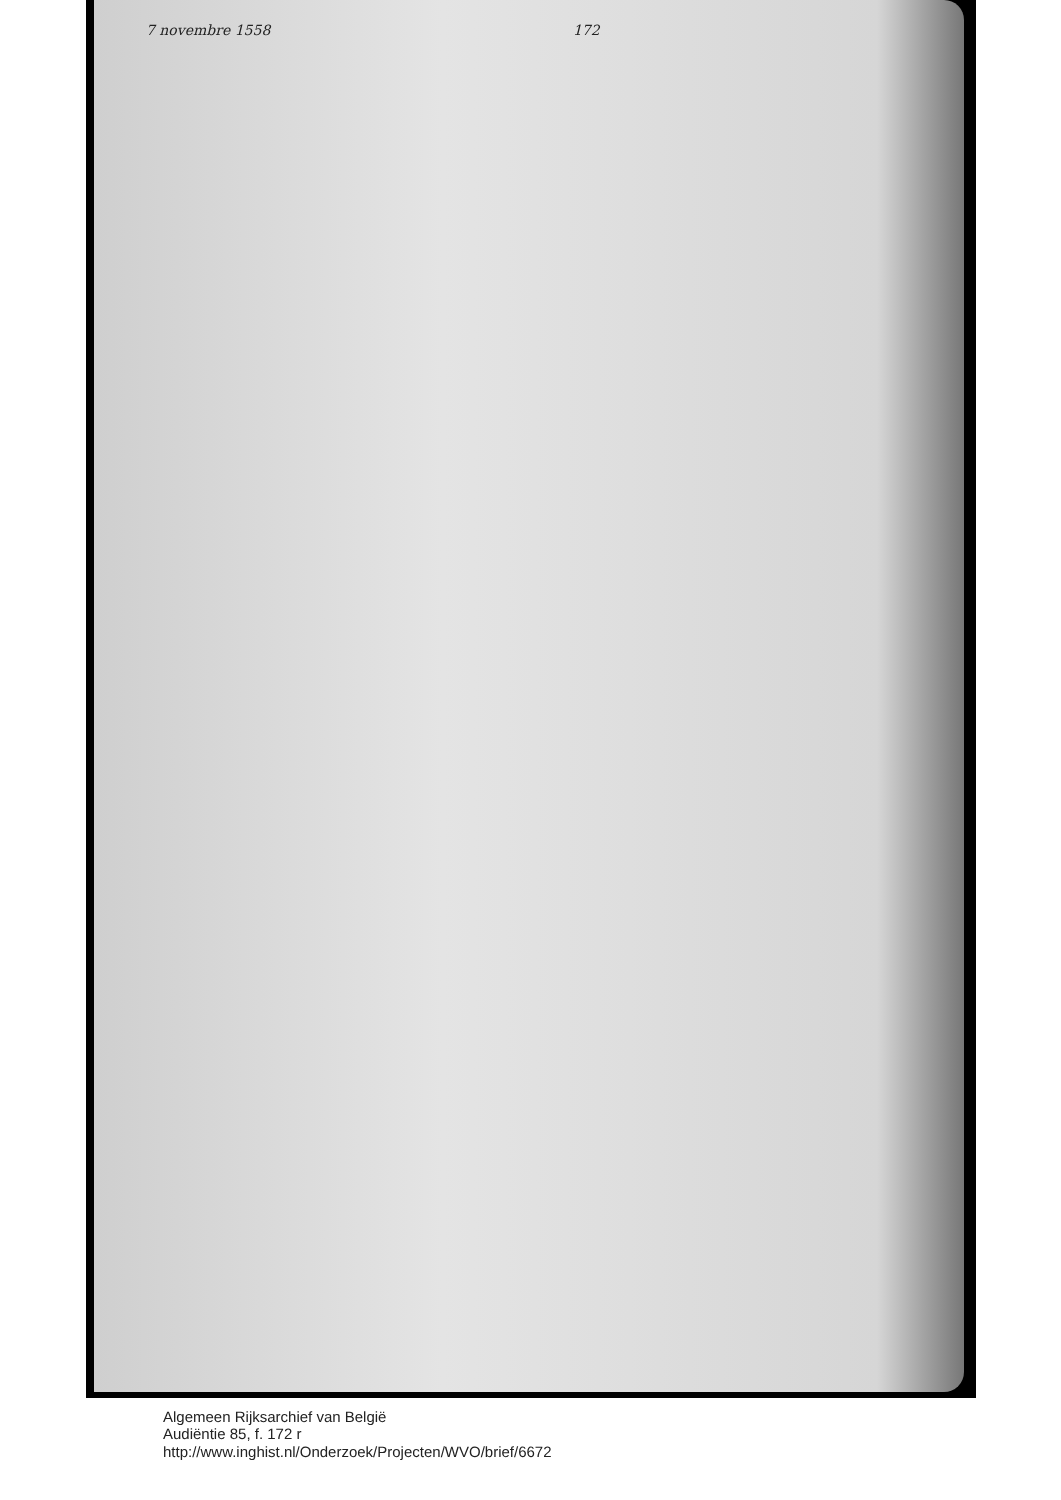7 novembre 1558 172
Algemeen Rijksarchief van België
Audiëntie 85, f. 172 r
http://www.inghist.nl/Onderzoek/Projecten/WVO/brief/6672